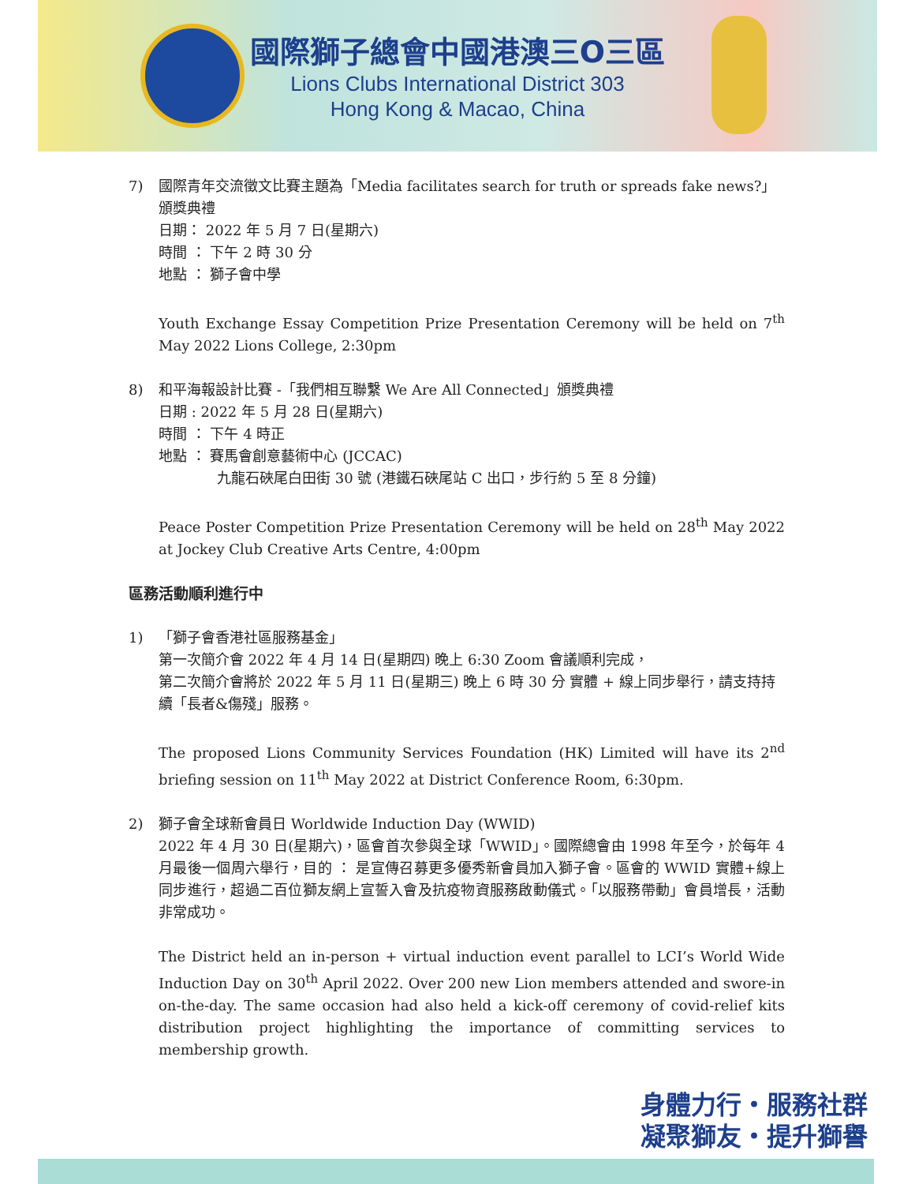國際獅子總會中國港澳三O三區
Lions Clubs International District 303
Hong Kong & Macao, China
7) 國際青年交流徵文比賽主題為「Media facilitates search for truth or spreads fake news?」頒獎典禮
日期： 2022 年 5 月 7 日(星期六)
時間 ： 下午 2 時 30 分
地點 ： 獅子會中學
Youth Exchange Essay Competition Prize Presentation Ceremony will be held on 7<sup>th</sup> May 2022 Lions College, 2:30pm
8) 和平海報設計比賽 -「我們相互聯繫 We Are All Connected」頒獎典禮
日期 : 2022 年 5 月 28 日(星期六)
時間 ： 下午 4 時正
地點 ： 賽馬會創意藝術中心 (JCCAC)
九龍石硤尾白田街 30 號 (港鐵石硤尾站 C 出口，步行約 5 至 8 分鐘)
Peace Poster Competition Prize Presentation Ceremony will be held on 28<sup>th</sup> May 2022 at Jockey Club Creative Arts Centre, 4:00pm
區務活動順利進行中
1) 「獅子會香港社區服務基金」
第一次簡介會 2022 年 4 月 14 日(星期四) 晚上 6:30 Zoom 會議順利完成，
第二次簡介會將於 2022 年 5 月 11 日(星期三) 晚上 6 時 30 分 實體 + 線上同步舉行，請支持持續「長者&傷殘」服務。
The proposed Lions Community Services Foundation (HK) Limited will have its 2<sup>nd</sup> briefing session on 11<sup>th</sup> May 2022 at District Conference Room, 6:30pm.
2) 獅子會全球新會員日 Worldwide Induction Day (WWID)
2022 年 4 月 30 日(星期六)，區會首次參與全球「WWID」。國際總會由 1998 年至今，於每年 4 月最後一個周六舉行，目的 ： 是宣傳召募更多優秀新會員加入獅子會。區會的 WWID 實體+線上同步進行，超過二百位獅友網上宣誓入會及抗疫物資服務啟動儀式。「以服務帶動」會員增長，活動非常成功。
The District held an in-person + virtual induction event parallel to LCI’s World Wide Induction Day on 30<sup>th</sup> April 2022. Over 200 new Lion members attended and swore-in on-the-day. The same occasion had also held a kick-off ceremony of covid-relief kits distribution project highlighting the importance of committing services to membership growth.
身體力行・服務社群
凝聚獅友・提升獅譽